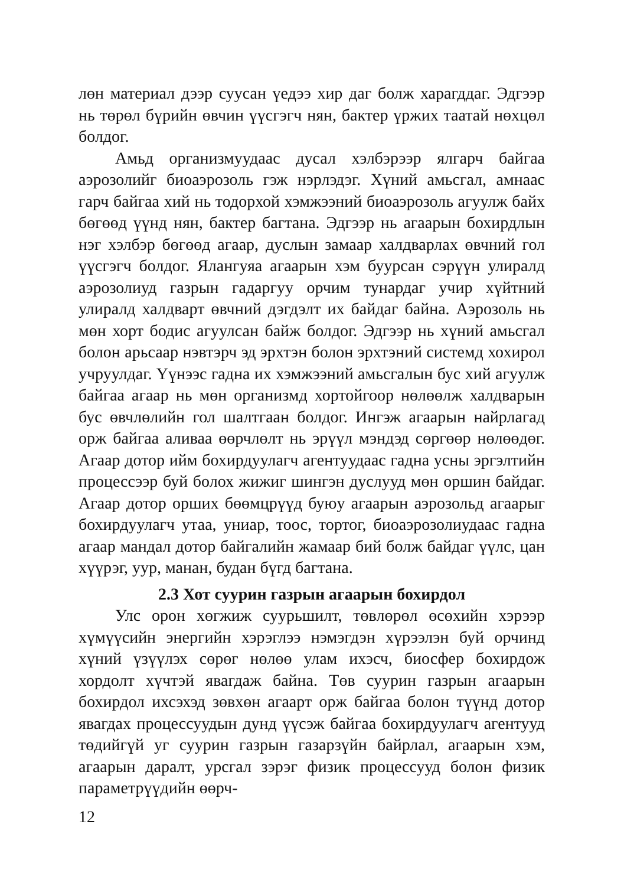лөн материал дээр суусан үедээ хир даг болж харагддаг. Эдгээр нь төрөл бүрийн өвчин үүсгэгч нян, бактер үржих таатай нөхцөл болдог.
Амьд организмуудаас дусал хэлбэрээр ялгарч байгаа аэрозолийг биоаэрозоль гэж нэрлэдэг. Хүний амьсгал, амнаас гарч байгаа хий нь тодорхой хэмжээний биоаэрозоль агуулж байх бөгөөд үүнд нян, бактер багтана. Эдгээр нь агаарын бохирдлын нэг хэлбэр бөгөөд агаар, дуслын замаар халдварлах өвчний гол үүсгэгч болдог. Ялангуяа агаарын хэм буурсан сэрүүн улиралд аэрозолиуд газрын гадаргуу орчим тунардаг учир хүйтний улиралд халдварт өвчний дэгдэлт их байдаг байна. Аэрозоль нь мөн хорт бодис агуулсан байж болдог. Эдгээр нь хүний амьсгал болон арьсаар нэвтэрч эд эрхтэн болон эрхтэний системд хохирол учруулдаг. Үүнээс гадна их хэмжээний амьсгалын бус хий агуулж байгаа агаар нь мөн организмд хортойгоор нөлөөлж халдварын бус өвчлөлийн гол шалтгаан болдог. Ингэж агаарын найрлагад орж байгаа аливаа өөрчлөлт нь эрүүл мэндэд сөргөөр нөлөөдөг. Агаар дотор ийм бохирдуулагч агентуудаас гадна усны эргэлтийн процессээр буй болох жижиг шингэн дуслууд мөн оршин байдаг. Агаар дотор орших бөөмцрүүд буюу агаарын аэрозольд агаарыг бохирдуулагч утаа, униар, тоос, тортог, биоаэрозолиудаас гадна агаар мандал дотор байгалийн жамаар бий болж байдаг үүлс, цан хүүрэг, уур, манан, будан бүгд багтана.
2.3 Хот суурин газрын агаарын бохирдол
Улс орон хөгжиж суурьшилт, төвлөрөл өсөхийн хэрээр хүмүүсийн энергийн хэрэглээ нэмэгдэн хүрээлэн буй орчинд хүний үзүүлэх сөрөг нөлөө улам ихэсч, биосфер бохирдож хордолт хүчтэй явагдаж байна. Төв суурин газрын агаарын бохирдол ихсэхэд зөвхөн агаарт орж байгаа болон түүнд дотор явагдах процессуудын дунд үүсэж байгаа бохирдуулагч агентууд төдийгүй уг суурин газрын газарзүйн байрлал, агаарын хэм, агаарын даралт, урсгал зэрэг физик процессууд болон физик параметрүүдийн өөрч-
12